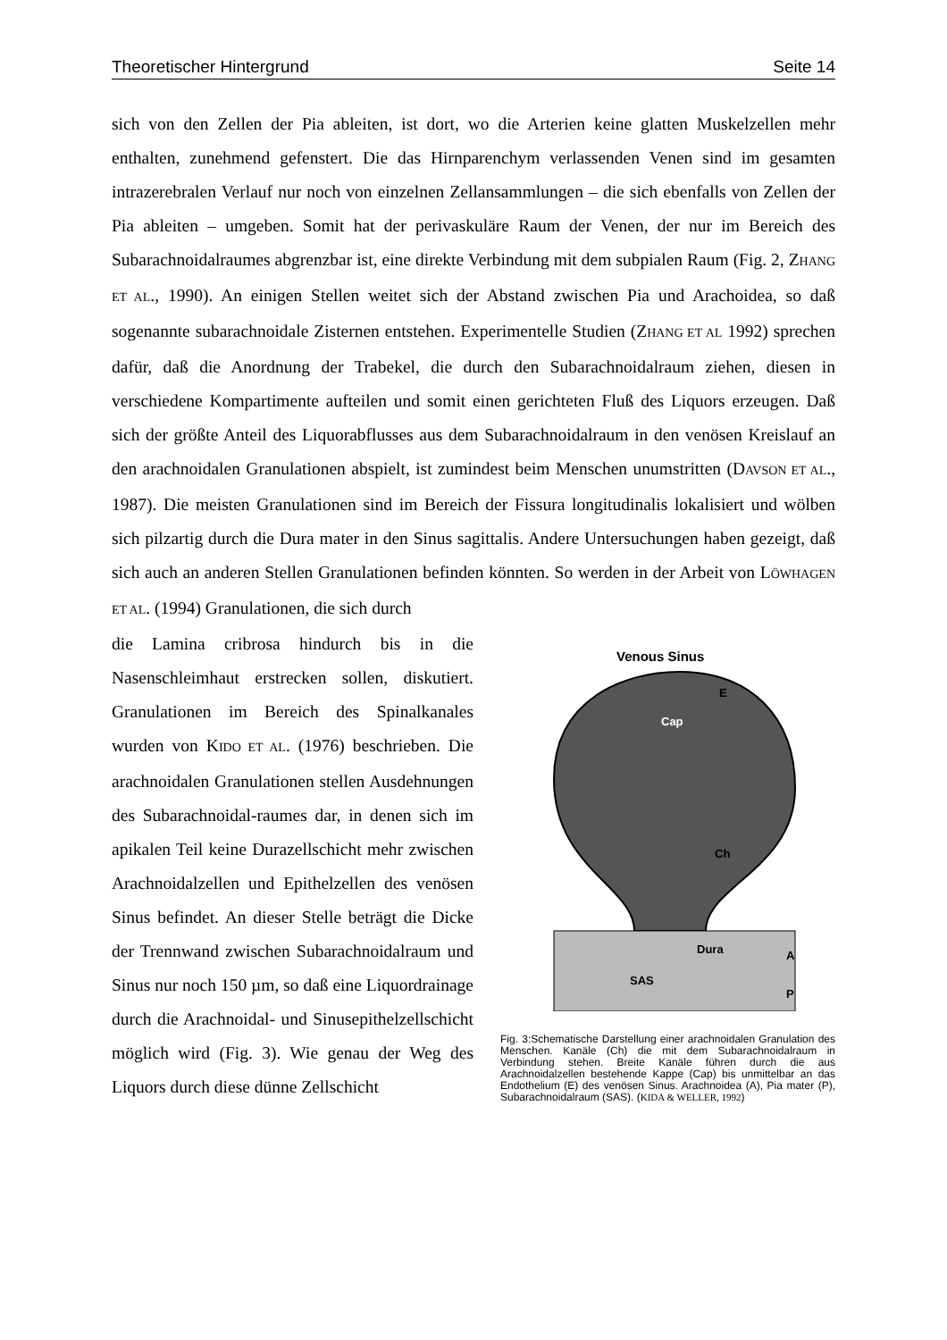Theoretischer Hintergrund Seite 14
sich von den Zellen der Pia ableiten, ist dort, wo die Arterien keine glatten Muskelzellen mehr enthalten, zunehmend gefenstert. Die das Hirnparenchym verlassenden Venen sind im gesamten intrazerebralen Verlauf nur noch von einzelnen Zellansammlungen – die sich ebenfalls von Zellen der Pia ableiten – umgeben. Somit hat der perivaskuläre Raum der Venen, der nur im Bereich des Subarachnoidalraumes abgrenzbar ist, eine direkte Verbindung mit dem subpialen Raum (Fig. 2, ZHANG ET AL., 1990). An einigen Stellen weitet sich der Abstand zwischen Pia und Arachoidea, so daß sogenannte subarachnoidale Zisternen entstehen. Experimentelle Studien (ZHANG ET AL 1992) sprechen dafür, daß die Anordnung der Trabekel, die durch den Subarachnoidalraum ziehen, diesen in verschiedene Kompartimente aufteilen und somit einen gerichteten Fluß des Liquors erzeugen. Daß sich der größte Anteil des Liquorabflusses aus dem Subarachnoidalraum in den venösen Kreislauf an den arachnoidalen Granulationen abspielt, ist zumindest beim Menschen unumstritten (DAVSON ET AL., 1987). Die meisten Granulationen sind im Bereich der Fissura longitudinalis lokalisiert und wölben sich pilzartig durch die Dura mater in den Sinus sagittalis. Andere Untersuchungen haben gezeigt, daß sich auch an anderen Stellen Granulationen befinden könnten. So werden in der Arbeit von LÖWHAGEN ET AL. (1994) Granulationen, die sich durch
die Lamina cribrosa hindurch bis in die Nasenschleimhaut erstrecken sollen, diskutiert. Granulationen im Bereich des Spinalkanales wurden von KIDO ET AL. (1976) beschrieben. Die arachnoidalen Granulationen stellen Ausdehnungen des Subarachnoidal-raumes dar, in denen sich im apikalen Teil keine Durazellschicht mehr zwischen Arachnoidalzellen und Epithelzellen des venösen Sinus befindet. An dieser Stelle beträgt die Dicke der Trennwand zwischen Subarachnoidalraum und Sinus nur noch 150 µm, so daß eine Liquordrainage durch die Arachnoidal- und Sinusepithelzellschicht möglich wird (Fig. 3). Wie genau der Weg des Liquors durch diese dünne Zellschicht
Venous Sinus
E
Cap
Ch
Dura
A
SAS
P
Fig. 3:Schematische Darstellung einer arachnoidalen Granulation des Menschen. Kanäle (Ch) die mit dem Subarachnoidalraum in Verbindung stehen. Breite Kanäle führen durch die aus Arachnoidalzellen bestehende Kappe (Cap) bis unmittelbar an das Endothelium (E) des venösen Sinus. Arachnoidea (A), Pia mater (P), Subarachnoidalraum (SAS). (KIDA & WELLER, 1992)